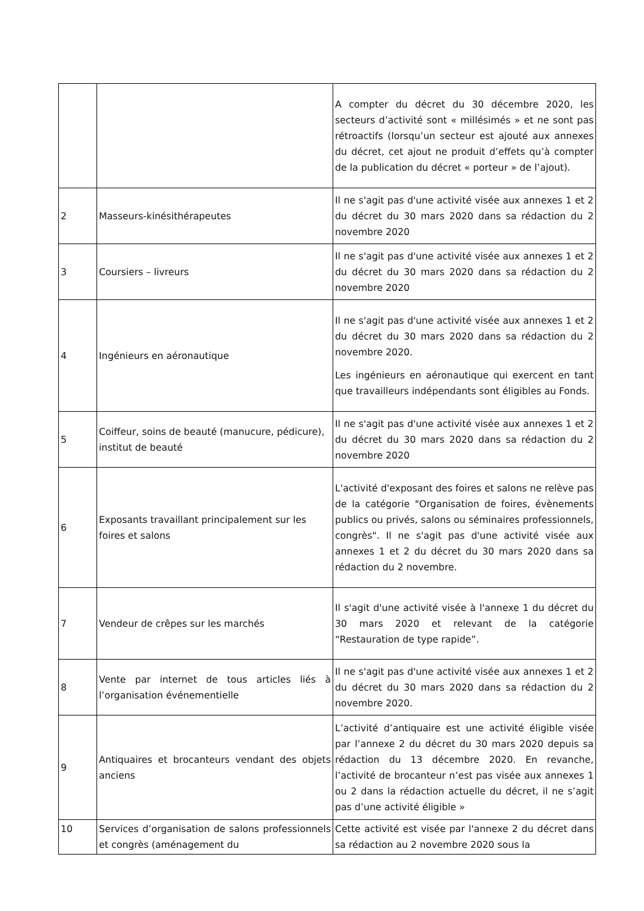| | | A compter du décret du 30 décembre 2020, les secteurs d’activité sont « millésimés » et ne sont pas rétroactifs (lorsqu’un secteur est ajouté aux annexes du décret, cet ajout ne produit d’effets qu’à compter de la publication du décret « porteur » de l’ajout). |
| 2 | Masseurs-kinésithérapeutes | Il ne s'agit pas d'une activité visée aux annexes 1 et 2 du décret du 30 mars 2020 dans sa rédaction du 2 novembre 2020 |
| 3 | Coursiers – livreurs | Il ne s'agit pas d'une activité visée aux annexes 1 et 2 du décret du 30 mars 2020 dans sa rédaction du 2 novembre 2020 |
| 4 | Ingénieurs en aéronautique | Il ne s'agit pas d'une activité visée aux annexes 1 et 2 du décret du 30 mars 2020 dans sa rédaction du 2 novembre 2020. Les ingénieurs en aéronautique qui exercent en tant que travailleurs indépendants sont éligibles au Fonds. |
| 5 | Coiffeur, soins de beauté (manucure, pédicure), institut de beauté | Il ne s'agit pas d'une activité visée aux annexes 1 et 2 du décret du 30 mars 2020 dans sa rédaction du 2 novembre 2020 |
| 6 | Exposants travaillant principalement sur les foires et salons | L'activité d'exposant des foires et salons ne relève pas de la catégorie "Organisation de foires, évènements publics ou privés, salons ou séminaires professionnels, congrès". Il ne s'agit pas d'une activité visée aux annexes 1 et 2 du décret du 30 mars 2020 dans sa rédaction du 2 novembre. |
| 7 | Vendeur de crêpes sur les marchés | Il s'agit d'une activité visée à l'annexe 1 du décret du 30 mars 2020 et relevant de la catégorie “Restauration de type rapide”. |
| 8 | Vente par internet de tous articles liés à l’organisation événementielle | Il ne s'agit pas d'une activité visée aux annexes 1 et 2 du décret du 30 mars 2020 dans sa rédaction du 2 novembre 2020. |
| 9 | Antiquaires et brocanteurs vendant des objets anciens | L’activité d’antiquaire est une activité éligible visée par l’annexe 2 du décret du 30 mars 2020 depuis sa rédaction du 13 décembre 2020. En revanche, l’activité de brocanteur n’est pas visée aux annexes 1 ou 2 dans la rédaction actuelle du décret, il ne s’agit pas d’une activité éligible » |
| 10 | Services d’organisation de salons professionnels et congrès (aménagement du | Cette activité est visée par l'annexe 2 du décret dans sa rédaction au 2 novembre 2020 sous la |